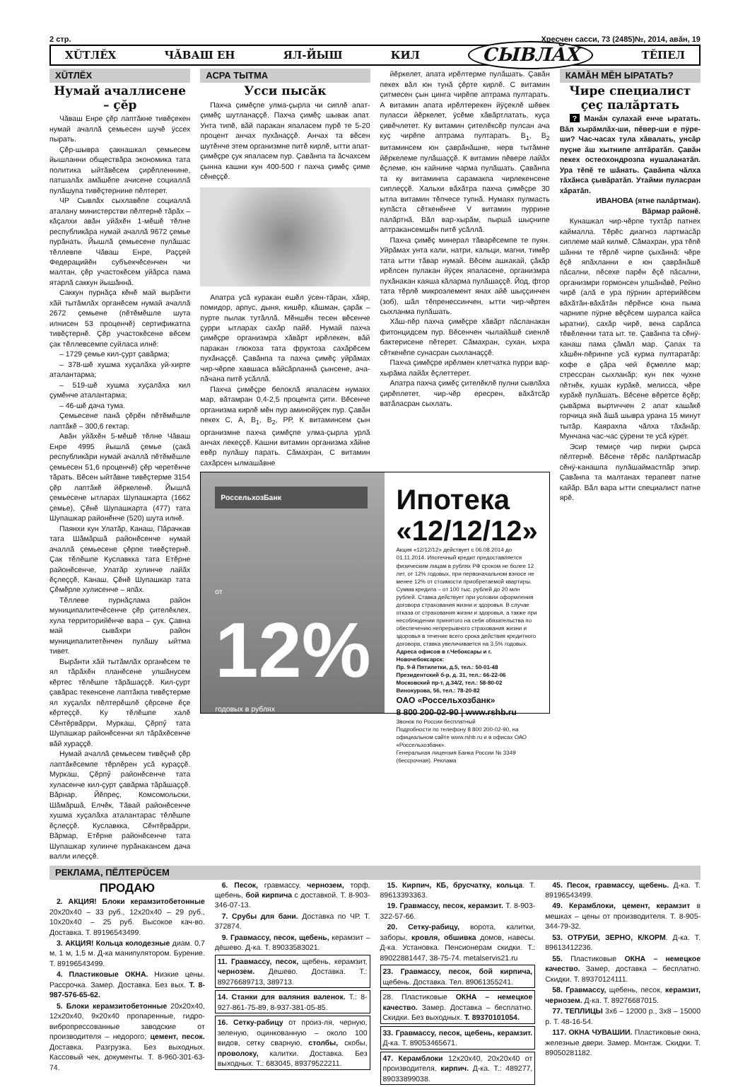2 стр. Хресчен сасси, 73 (2485)№, 2014, авăн, 19
ХŬТЛĔХ ЧĂВАШ ЕН ЯЛ-ЙЫШ КИЛ СЫВЛĂХ ТĔПЕЛ
ХŬТЛĔХ
Нумай ачаллисене – çĕр
Чăваш Енре çĕр лаптăкне тивĕçекен нумай ачаллă çемьесен шучĕ ÿссех пырать.
Çĕр-шывра çакнашкал çемьесем йышланни обществăра экономика тата политика ыйтăвĕсем çирĕпленнине, патшалăх амăшĕпе ачисене социаллă пулăшупа тивĕçтернине пĕлтерет.
ЧР Сывлăх сыхлавĕпе социаллă аталану министерстви пĕлтернĕ тăрăх – кăçалхи авăн уйăхĕн 1-мĕшĕ тĕлне республикăра нумай ачаллă 9672 çемье пурăнать. Йышлă çемьесене пулăшас тĕллевпе Чăваш Енре, Раççей Федерацийĕн субъекчĕсенчен чи малтан, çĕр участокĕсем уйăрса пама ятарлă саккун йышăннă.
Саккун пурнăçа кĕнĕ май вырăнти хăй тытăмлăх органĕсем нумай ачаллă 2672 çемьене (пĕтĕмĕшле шута илнисен 53 проценчĕ) сертификатпа тивĕçтернĕ. Çĕр участокĕсене вĕсем çак тĕллевсемпе суйласа илнĕ:
– 1729 çемье кил-çурт çавăрма;
– 378-шĕ хушма хуçалăха уй-хирте аталантарма;
– 519-шĕ хушма хуçалăха кил çумĕнче аталантарма;
– 46-шĕ дача тума.
Çемьесене панă çĕрĕн пĕтĕмĕшле лаптăкĕ – 300,6 гектар.
Авăн уйăхĕн 5-мĕшĕ тĕлне Чăваш Енре 4995 йышлă çемье (çакă республикăри нумай ачаллă пĕтĕмĕшле çемьесен 51,6 проценчĕ) çĕр черетĕнче тăрать. Вĕсен ыйтăвне тивĕçтерме 3154 çĕр лаптăкĕ йĕркеленĕ. Йышлă çемьесене ытларах Шупашкарта (1662 çемье), Çĕнĕ Шупашкарта (477) тата Шупашкар районĕнче (520) шута илнĕ.
Паянхи кун Улатăр, Канаш, Пăрачкав тата Шăмăршă районĕсенче нумай ачаллă çемьесене çĕрпе тивĕçтернĕ. Çак тĕлĕшпе Куславкка тата Етĕрне районĕсенче, Улатăр хулинче лайăх ĕçлеççĕ, Канаш, Çĕнĕ Шупашкар тата Çĕмĕрле хулисенче – япăх.
Тĕллеве пурнăçлама район муниципалитечĕсенче çĕр çителĕклех, хула территорийĕнче вара – çук. Çавна май сывăхри район муниципалитетĕнчен пулăшу ыйтма тивет.
Вырăнти хăй тытăмлăх органĕсем те ял тăрăхĕн планĕсене улшăнусем кĕртес тĕлĕшпе тăрăшаççĕ. Кил-çурт çавăрас текенсене лаптăкпа тивĕçтерме ял хуçалăх пĕлтерĕшлĕ çĕрсене ĕçе кĕртеççĕ. Ку тĕлĕшпе халĕ Сĕнтĕрвăрри, Муркаш, Çĕрпӳ тата Шупашкар районĕсенчи ял тăрăхĕсенче вăй хураççĕ.
Нумай ачаллă çемьесем тивĕçнĕ çĕр лаптăкĕсемпе тĕрлĕрен усă кураççĕ. Муркаш, Çĕрпӳ районĕсенче тата хуласенче кил-çурт çавăрма тăрăшаççĕ. Вăрнар, Йĕпреç, Комсомольски, Шăмăршă, Елчĕк, Тăвай районĕсенче хушма хуçалăха аталантарас тĕлĕшпе ĕçлеççĕ. Куславкка, Сĕнтĕрвăрри, Вăрмар, Етĕрне районĕсенче тата Шупашкар хулинче пурăнакансем дача валли илеççĕ.
АСРА ТЫТМА
Усси пысăк
Пахча çимĕçпе улма-çырла чи сиплĕ апат-çимĕç шутланаççĕ. Пахча çимĕç шывак апат. Унта типĕ, вăй паракан япаласем пурĕ те 5-20 процент анчах пухăнаççĕ. Анчах та вĕсен шутĕнче этем организмне питĕ кирлĕ, ытти апат-çимĕçре çук япаласем пур. Çавăнпа та ăсчахсем çынна кашни кун 400-500 г пахча çимĕç çиме сĕнеççĕ.
Апатра усă куракан ешĕл ÿсен-тăран, хăяр, помидор, арпус, дыня, кишĕр, кăшман, çарăк – пурте пылак тутăллă. Мĕншĕн тесен вĕсенче çурри ытларах сахăр пайĕ. Нумай пахча çимĕçре организмра хăвăрт ирĕлекен, вăй паракан глюкоза тата фруктоза сахăрĕсем пухăнаççĕ. Çавăнпа та пахча çимĕç уйрăмах чир-чĕрпе хавшаса вăйсăрланнă çынсене, ача-пăчана питĕ усăллă.
Пахча çимĕçре белоклă япаласем нумаях мар, вăтамран 0,4-2,5 процента çити. Вĕсенче организма кирлĕ мĕн пур аминойÿçек пур. Çавăн пекех С, А, В<sub>1</sub>, В<sub>2</sub>, РР, К витаминсем çын организмне пахча çимĕçпе улма-çырла урлă анчах лекеççĕ. Кашни витамин организма хăйне евĕр пулăшу парать. Сăмахран, С витамин сахăрсен ылмашăвне
йĕркелет, апата ирĕлтерме пулăшать. Çавăн пекех вăл юн тунă çĕрте кирлĕ. С витамин çитмесен çын цинга чирĕпе аптрама пултарать. А витамин апата ирĕлтерекен йÿçеклĕ шĕвек пуласси йĕркелет, ÿсĕме хăвăртлатать, куçа çивĕчлетет. Ку витамин çителĕксĕр пулсан ача куç чирĕпе аптрама пултарать. В<sub>1</sub>, В<sub>2</sub> витаминсем юн çаврăнăшне, нерв тытăмне йĕркелеме пулăшаççĕ. К витамин пĕвере лайăх ĕçлеме, юн кайнине чарма пулăшать. Çавăнпа та ку витаминпа сарамакпа чирлекенсене сиплеççĕ. Хальхи вăхăтра пахча çимĕçре 30 ытла витамин тĕпчесе тупнă. Нумаях пулмасть купăста сĕткенĕнче V витамин пуррине палăртнă. Вăл вар-хырăм, пыршă шыçнипе аптракансемшĕн питĕ усăллă.
Пахча çимĕç минерал тăварĕсемпе те пуян. Уйрăмах унта кали, натри, кальци, магни, тимĕр тата ытти тăвар нумай. Вĕсем ашкакай, çăкăр ирĕлсен пулакан йÿçек япаласене, организмра пухăнакан каяша кăларма пулăшаççĕ. Йод, фтор тата тĕрлĕ микроэлемент янах айĕ шыççинчен (зоб), шăл тĕпренессинчен, ытти чир-чĕртен сыхланма пулăшать.
Хăш-пĕр пахча çимĕçре хăвăрт пăсланакан фитонцидсем пур. Вĕсенчен чылайăшĕ сиенлĕ бактерисене пĕтерет. Сăмахран, сухан, ыхра сĕткенĕпе сунасран сыхланаççĕ.
Пахча çимĕçре ирĕлмен клетчатка пурри вар-хырăма лайăх ĕçлеттерет.
Апатра пахча çимĕç çителĕклĕ пулни сывлăха çирĕплетет, чир-чĕр ересрен, вăхăтсăр ватăласран сыхлать.
РоссельхозБанк
от 12% годовых в рублях
Ипотека «12/12/12»
Акция «12/12/12» действует с 06.08.2014 до 01.11.2014. Ипотечный кредит предоставляется физическим лицам в рублях РФ сроком не более 12 лет, от 12% годовых, при первоначальном взносе не менее 12% от стоимости приобретаемой квартиры. Сумма кредита – от 100 тыс. рублей до 20 млн рублей. Ставка действует при условии оформления договора страхования жизни и здоровья. В случае отказа от страхования жизни и здоровья, а также при несоблюдении принятого на себя обязательства по обеспечению непрерывного страхования жизни и здоровья в течение всего срока действия кредитного договора, ставка увеличивается на 3,5% годовых.
Адреса офисов в г.Чебоксары и г. Новочебоксарск:
Пр. 9-й Пятилетки, д.5, тел.: 50-01-48
Президентский б-р, д. 31, тел.: 66-22-06
Московский пр-т, д.34/2, тел.: 58-80-02
Винокурова, 56, тел.: 78-20-82
ОАО «Россельхозбанк»
8 800 200-02-90 | www.rshb.ru
Звонок по России бесплатный
Подробности по телефону 8 800 200-02-90, на официальном сайте www.rshb.ru и в офисах ОАО «Россельхозбанк».
Генеральная лицензия Банка России № 3349 (бессрочная). Реклама
КАМĂН МĔН ЫРАТАТЬ?
Чире специалист çеç палăртать
? Манăн сулахай енче ыратать. Вăл хырăмлăх-ши, пĕвер-ши е пÿре-ши? Час-часах тула хăвалать, унсăр пуçне ăш хытнипе аптăратăп. Çавăн пекех остеохондрозпа нушаланатăп. Ура тĕпĕ те шăнать. Çавăнпа чăлха тăхăнса çывăратăп. Утайми пуласран хăратăп.
ИВАНОВА (ятне палăртман).
Вăрмар районĕ.
Кунашкал чир-чĕрпе тухтăр патнех каймалла. Тĕрĕс диагноз лартмасăр сиплеме май килмĕ. Сăмахран, ура тĕпĕ шăнни те тĕрлĕ чирпе çыхăннă: чĕре ĕçĕ япăхланни е юн çаврăнăшĕ пăсални, пĕсехе парĕн ĕçĕ пăсални, организмри гормонсен улшăнăвĕ, Рейно чирĕ (алă е ура пÿрнин артерийĕсем вăхăтăн-вăхăтăн пĕрĕнсе юна пыма чарнипе пÿрне вĕçĕсем шуралса кайса ыратни), сахăр чирĕ, вена сарăлса тĕвĕленни тата ыт. те. Çавăнпа та сĕнÿ-канаш пама çăмăл мар. Çапах та хăшĕн-пĕринпе усă курма пултаратăр: кофе е çăра чей ĕçмелле мар; стрессран сыхланăр; кун пек чухне пĕтнĕк, кушак курăкĕ, мелисса, чĕре курăкĕ пулăшать. Вĕсене вĕретсе ĕçĕр; çывăрма выртиччен 2 апат кашăкĕ горчица янă ăшă шывра урана 15 минут тытăр. Каярахпа чăлха тăхăнăр. Мунчана час-час çÿрени те усă кÿрет.
Эсир темиçе чир пирки çырса пĕлтернĕ. Вĕсене тĕрĕс палăртмасăр сĕнÿ-канашпа пулăшаймастпăр эпир. Çавăнпа та малтанах терапевт патне кайăр. Вăл вара ытти специалист патне ярĕ.
РЕКЛАМА, ПĔЛТЕРŬСЕМ
ПРОДАЮ
2. АКЦИЯ! Блоки керамзитобетонные 20х20х40 – 33 руб., 12х20х40 – 29 руб., 10х20х40 – 25 руб. Высокое кач-во. Доставка. Т. 89196543499.
3. АКЦИЯ! Кольца колодезные диам. 0,7 м, 1 м, 1,5 м. Д-ка манипулятором. Бурение. Т. 89196543499.
4. Пластиковые ОКНА. Низкие цены. Рассрочка. Замер. Доставка. Без вых. Т. 8-987-576-65-62.
5. Блоки керамзитобетонные 20х20х40, 12х20х40, 9х20х40 пропаренные, гидро-вибропрессованные заводские от производителя – недорого; цемент, песок. Доставка. Разгрузка. Без выходных. Кассовый чек, документы. Т. 8-960-301-63-74.
6. Песок, гравмассу, чернозем, торф, щебень, бой кирпича с доставкой. Т. 8-903-346-07-13.
7. Срубы для бани. Доставка по ЧР. Т. 372874.
9. Гравмассу, песок, щебень, керамзит – дёшево. Д-ка. Т. 89033583021.
11. Гравмассу, песок, щебень, керамзит, чернозем. Дешево. Доставка. Т.: 89276689713, 389713.
14. Станки для валяния валенок. Т.: 8-927-861-75-89, 8-937-381-05-85.
16. Сетку-рабицу от произ-ля, черную, зеленую, оцинкованную – около 100 видов, сетку сварную, столбы, скобы, проволоку, калитки. Доставка. Без выходных. Т.: 683045, 89379522211.
15. Кирпич, КБ, брусчатку, кольца. Т. 89613393363.
19. Гравмассу, песок, керамзит. Т. 8-903-322-57-66.
20. Сетку-рабицу, ворота, калитки, заборы, кровля, обшивка домов, навесы. Д-ка. Установка. Пенсионерам скидки. Т.: 89022881447, 38-75-74. metalservis21.ru
23. Гравмассу, песок, бой кирпича, щебень. Доставка. Тел. 89061355241.
28. Пластиковые ОКНА – немецкое качество. Замер. Доставка – бесплатно. Скидки. Без выходных. Т. 89370101054.
33. Гравмассу, песок, щебень, керамзит. Д-ка. Т. 89053465671.
47. Керамблоки 12х20х40, 20х20х40 от производителя, кирпич. Д-ка. Т.: 489277, 89033899038.
45. Песок, гравмассу, щебень. Д-ка. Т. 89196543499.
49. Керамблоки, цемент, керамзит в мешках – цены от производителя. Т. 8-905-344-79-32.
53. ОТРУБИ, ЗЕРНО, К/КОРМ. Д-ка. Т. 89613412236.
55. Пластиковые ОКНА – немецкое качество. Замер, доставка – бесплатно. Скидки. Т. 89370124111.
58. Гравмассу, щебень, песок, керамзит, чернозем. Д-ка. Т. 89276687015.
77. ТЕПЛИЦЫ 3х6 – 12000 р., 3х8 – 15000 р. Т. 48-16-54.
117. ОКНА ЧУВАШИИ. Пластиковые окна, железные двери. Замер. Монтаж. Скидки. Т. 89050281182.